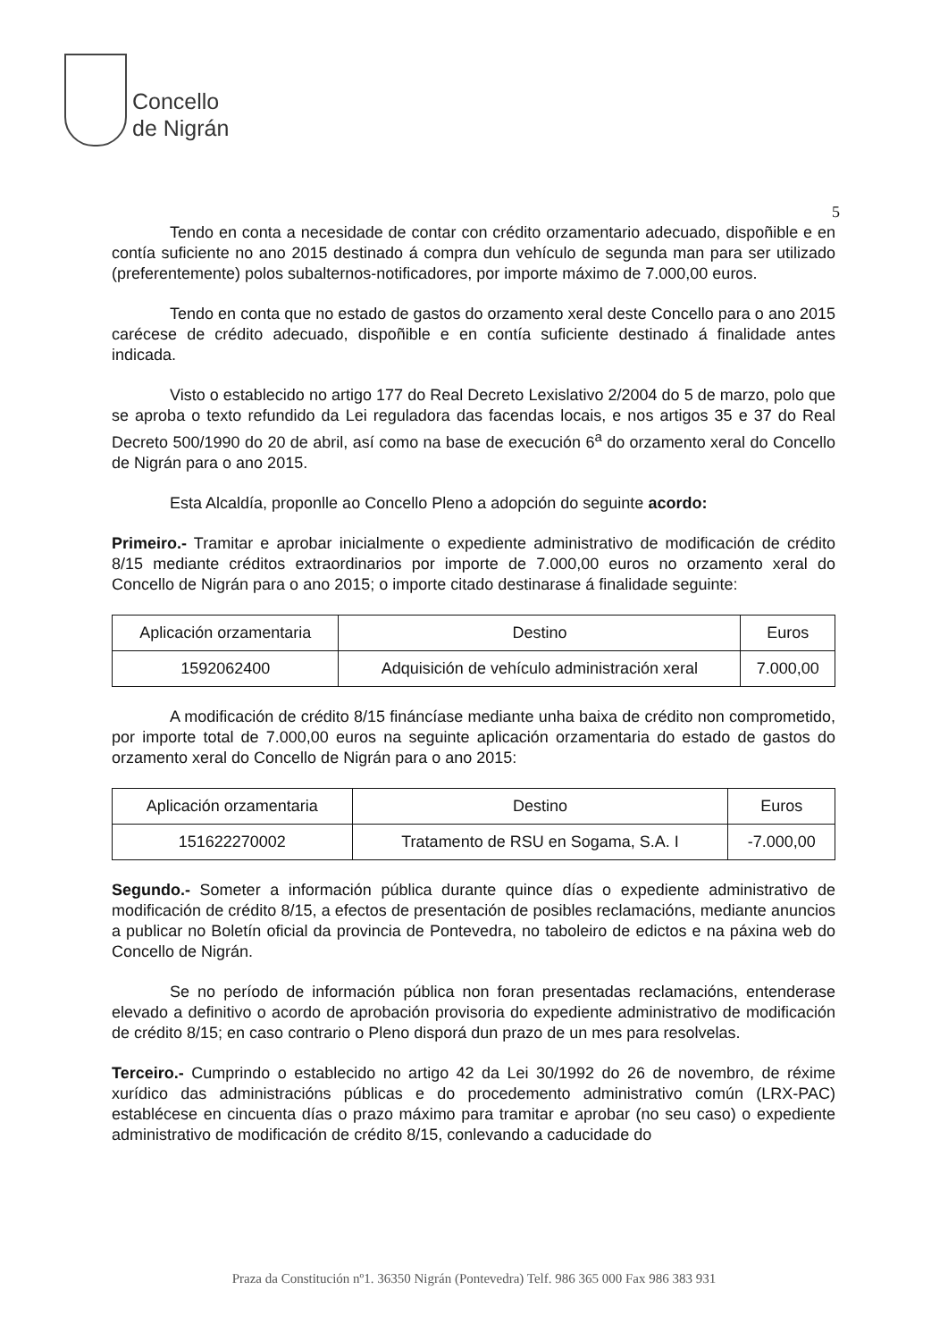Concello
de Nigrán
5
Tendo en conta a necesidade de contar con crédito orzamentario adecuado, dispoñible e en contía suficiente no ano 2015 destinado á compra dun vehículo de segunda man para ser utilizado (preferentemente) polos subalternos-notificadores, por importe máximo de 7.000,00 euros.
Tendo en conta que no estado de gastos do orzamento xeral deste Concello para o ano 2015 carécese de crédito adecuado, dispoñible e en contía suficiente destinado á finalidade antes indicada.
Visto o establecido no artigo 177 do Real Decreto Lexislativo 2/2004 do 5 de marzo, polo que se aproba o texto refundido da Lei reguladora das facendas locais, e nos artigos 35 e 37 do Real Decreto 500/1990 do 20 de abril, así como na base de execución 6<sup>a</sup> do orzamento xeral do Concello de Nigrán para o ano 2015.
Esta Alcaldía, proponlle ao Concello Pleno a adopción do seguinte acordo:
Primeiro.- Tramitar e aprobar inicialmente o expediente administrativo de modificación de crédito 8/15 mediante créditos extraordinarios por importe de 7.000,00 euros no orzamento xeral do Concello de Nigrán para o ano 2015; o importe citado destinarase á finalidade seguinte:
| Aplicación orzamentaria | Destino | Euros |
| --- | --- | --- |
| 1592062400 | Adquisición de vehículo administración xeral | 7.000,00 |
A modificación de crédito 8/15 fináncíase mediante unha baixa de crédito non comprometido, por importe total de 7.000,00 euros na seguinte aplicación orzamentaria do estado de gastos do orzamento xeral do Concello de Nigrán para o ano 2015:
| Aplicación orzamentaria | Destino | Euros |
| --- | --- | --- |
| 151622270002 | Tratamento de RSU en Sogama, S.A. I | -7.000,00 |
Segundo.- Someter a información pública durante quince días o expediente administrativo de modificación de crédito 8/15, a efectos de presentación de posibles reclamacións, mediante anuncios a publicar no Boletín oficial da provincia de Pontevedra, no taboleiro de edictos e na páxina web do Concello de Nigrán.
Se no período de información pública non foran presentadas reclamacións, entenderase elevado a definitivo o acordo de aprobación provisoria do expediente administrativo de modificación de crédito 8/15; en caso contrario o Pleno disporá dun prazo de un mes para resolvelas.
Terceiro.- Cumprindo o establecido no artigo 42 da Lei 30/1992 do 26 de novembro, de réxime xurídico das administracións públicas e do procedemento administrativo común (LRX-PAC) establécese en cincuenta días o prazo máximo para tramitar e aprobar (no seu caso) o expediente administrativo de modificación de crédito 8/15, conlevando a caducidade do
Praza da Constitución nº1. 36350 Nigrán (Pontevedra) Telf. 986 365 000 Fax 986 383 931